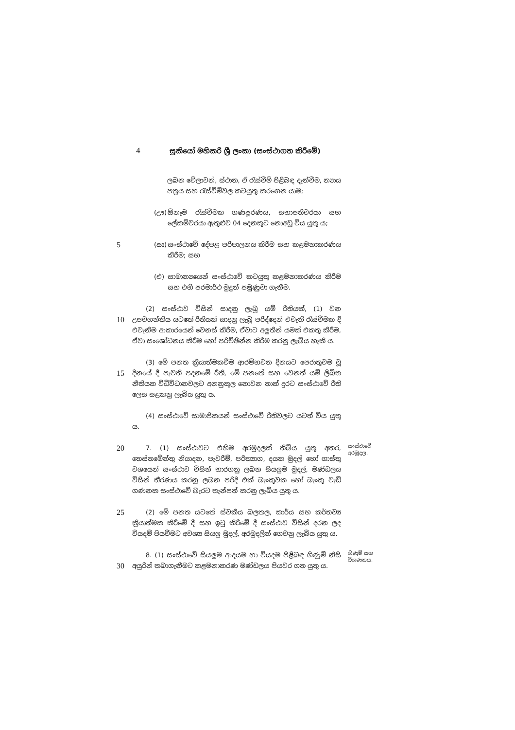4 සුකියෝ මහිකරි ශ්‍රී ලංකා (සංස්ථාගත කිරීමේ)
ලබන වේලාවන්, ස්ථාන, ඒ රැස්වීම් පිළිබඳ දැන්වීම, න්‍යාය පත්‍රය සහ රැස්වීම්වල කටයුතු කරගෙන යාම;
(ඌ) ඕනෑම රැස්වීමක ගණපූරණය, සභාපතිවරයා සහ ලේකම්වරයා ඇතුළුව 04 දෙනකුට නොඅඩු විය යුතු ය;
5
(ඍ) සංස්ථාවේ දේපළ පරිපාලනය කිරීම සහ කළමනාකරණය කිරීම; සහ
(එ) සාමාන්‍යයෙන් සංස්ථාවේ කටයුතු කළමනාකරණය කිරීම සහ එහි පරමාර්ථ මුදුන් පමුණුවා ගැනීම.
10
(2) සංස්ථාව විසින් සාදනු ලැබූ යම් රීතියක්, (1) වන උපවගන්තිය යටතේ රීතියක් සාදනු ලැබූ පරිද්දෙන් එවැනි රැස්වීමක දී එවැනිම ආකාරයෙන් වෙනස් කිරීම, ඒවාට අලුතින් යමක් එකතු කිරීම, ඒවා සංශෝධනය කිරීම හෝ පරිච්ඡින්න කිරීම කරනු ලැබිය හැකි ය.
15
(3) මේ පනත ක්‍රියාත්මකවීම ආරම්භවන දිනයට පෙරාතුවම වූ දිනයේ දී පැවති පදනමේ රීති, මේ පනතේ සහ වෙනත් යම් ලිඛිත නීතියක විධිවිධානවලට අනනුකූල නොවන තාක් දුරට සංස්ථාවේ රීති ලෙස සළකනු ලැබිය යුතු ය.
(4) සංස්ථාවේ සාමාජිකයන් සංස්ථාවේ රීතිවලට යටත් විය යුතු ය.
20
7. (1) සංස්ථාවට එහිම අරමුදලක් තිබිය යුතු අතර, තෙස්තමේන්තු නියාදන, පැවරීම්, පරිත්‍යාග, දයක මුදල් හෝ ගාස්තු වශයෙන් සංස්ථාව විසින් භාරගනු ලබන සියලුම මුදල්, මණ්ඩලය විසින් තීරණය කරනු ලබන පරිදි එක් බැංකුවක හෝ බැංකු වැඩි ගණනක සංස්ථාවේ බැරට තැන්පත් කරනු ලැබිය යුතු ය.
සංස්ථාවේ අරමුදල.
25
(2) මේ පනත යටතේ ස්වකීය බලතල, කාර්ය සහ කර්තව්‍ය ක්‍රියාත්මක කිරීමේ දී සහ ඉටු කිරීමේ දී සංස්ථාව විසින් දරන ලද වියදම් පියවීමට අවශ්‍ය සියලු මුදල්, අරමුදලින් ගෙවනු ලැබිය යුතු ය.
30
8. (1) සංස්ථාවේ සියලුම ආදයම හා වියදම පිළිබඳ ගිණුම් නිසි අයුරින් තබාගැනීමට කළමනාකරණ මණ්ඩලය පියවර ගත යුතු ය.
ගිණුම් සහ විගණනය.